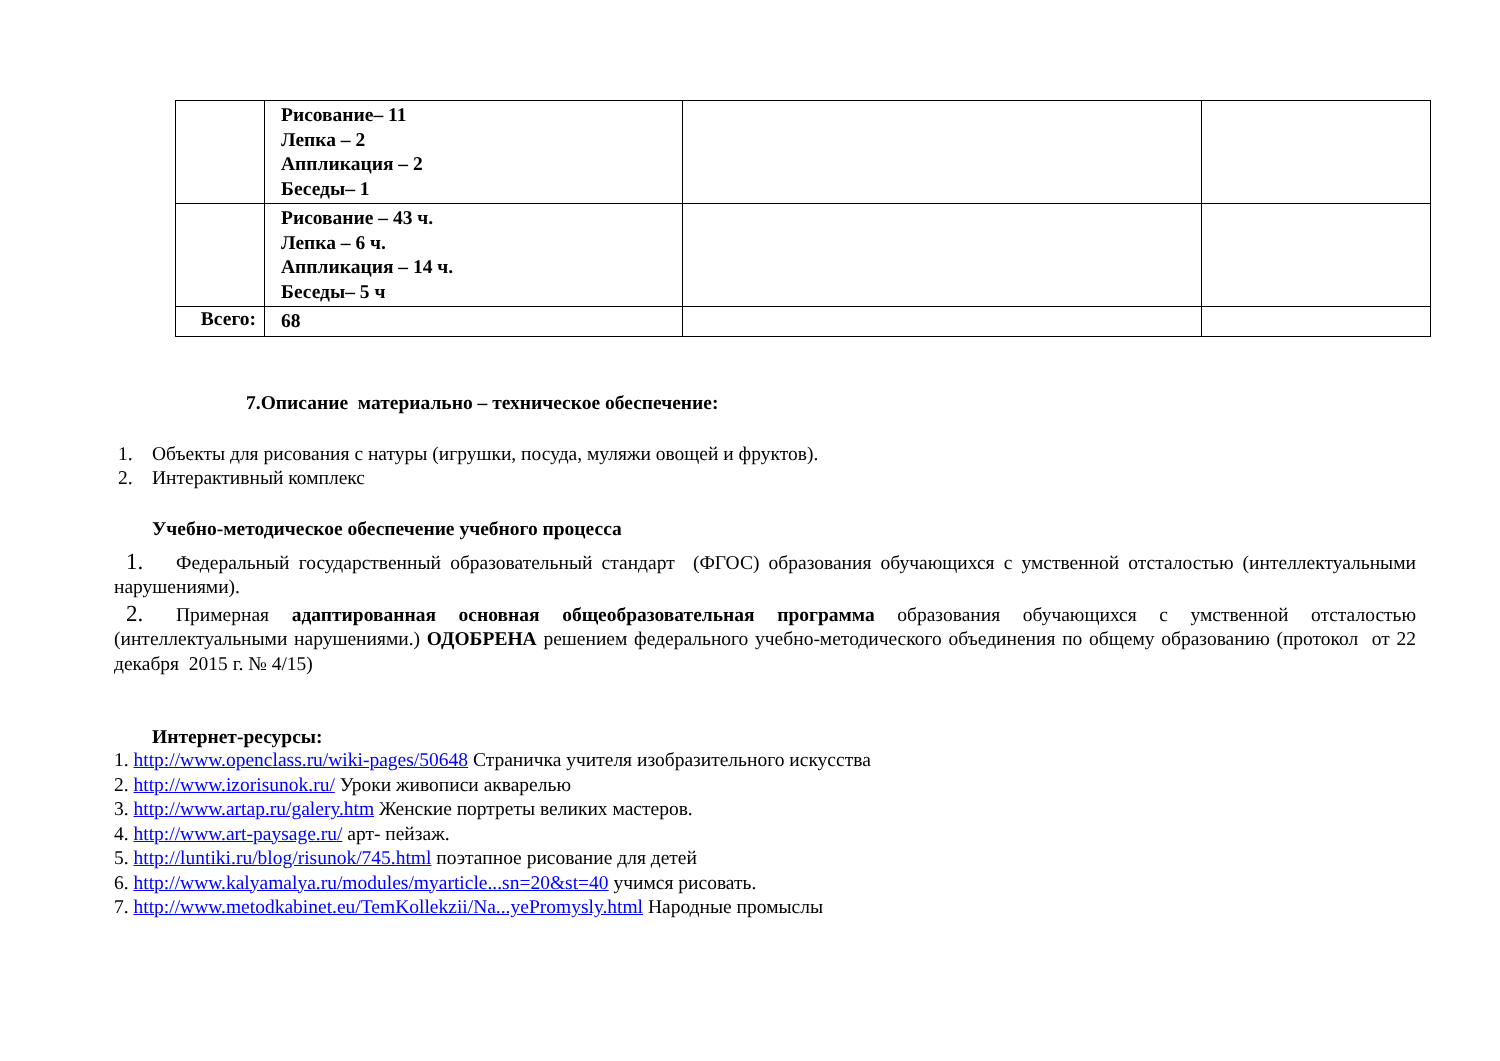| | Рисование– 11 Лепка – 2 Аппликация – 2 Беседы– 1 | | |
| | Рисование – 43 ч. Лепка – 6 ч. Аппликация – 14 ч. Беседы– 5 ч | | |
| Всего: | 68 | | |
7.Описание материально – техническое обеспечение:
1. Объекты для рисования с натуры (игрушки, посуда, муляжи овощей и фруктов).
2. Интерактивный комплекс
Учебно-методическое обеспечение учебного процесса
1. Федеральный государственный образовательный стандарт (ФГОС) образования обучающихся с умственной отсталостью (интеллектуальными нарушениями).
2. Примерная адаптированная основная общеобразовательная программа образования обучающихся с умственной отсталостью (интеллектуальными нарушениями.) ОДОБРЕНА решением федерального учебно-методического объединения по общему образованию (протокол от 22 декабря 2015 г. № 4/15)
Интернет-ресурсы:
1. http://www.openclass.ru/wiki-pages/50648 Страничка учителя изобразительного искусства
2. http://www.izorisunok.ru/ Уроки живописи акварелью
3. http://www.artap.ru/galery.htm Женские портреты великих мастеров.
4. http://www.art-paysage.ru/ арт- пейзаж.
5. http://luntiki.ru/blog/risunok/745.html поэтапное рисование для детей
6. http://www.kalyamalya.ru/modules/myarticle...sn=20&st=40 учимся рисовать.
7. http://www.metodkabinet.eu/TemKollekzii/Na...yePromysly.html Народные промыслы